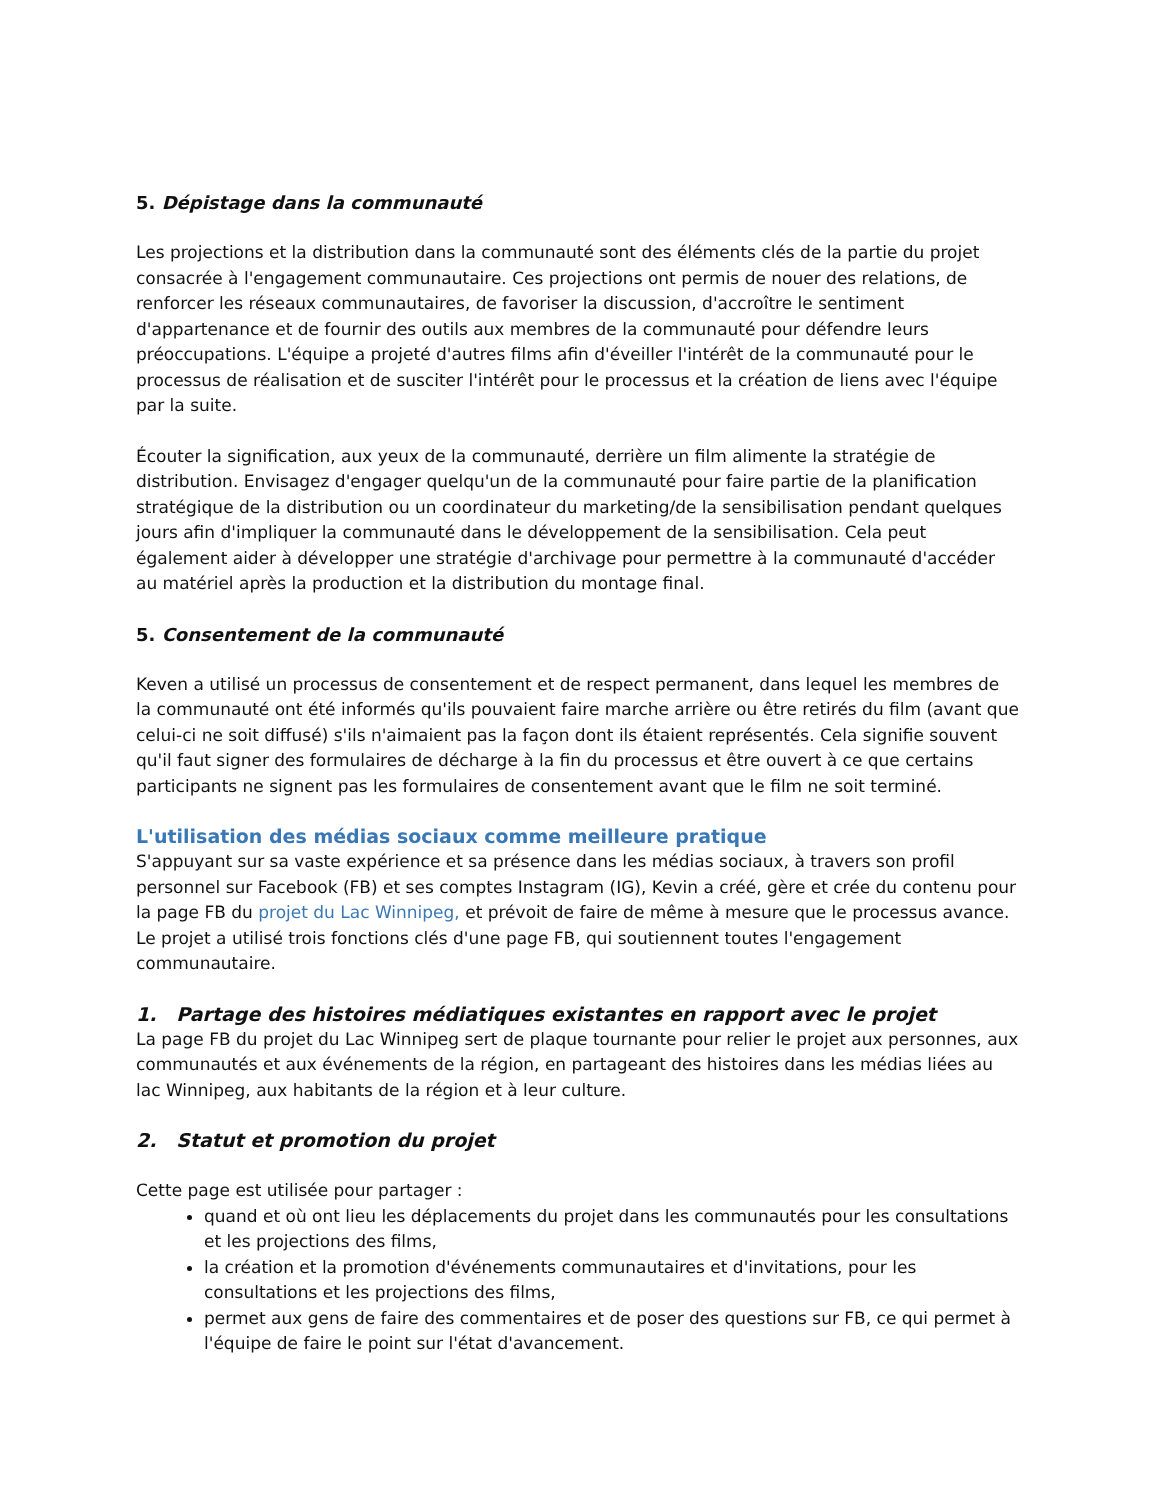5. Dépistage dans la communauté
Les projections et la distribution dans la communauté sont des éléments clés de la partie du projet consacrée à l'engagement communautaire. Ces projections ont permis de nouer des relations, de renforcer les réseaux communautaires, de favoriser la discussion, d'accroître le sentiment d'appartenance et de fournir des outils aux membres de la communauté pour défendre leurs préoccupations. L'équipe a projeté d'autres films afin d'éveiller l'intérêt de la communauté pour le processus de réalisation et de susciter l'intérêt pour le processus et la création de liens avec l'équipe par la suite.
Écouter la signification, aux yeux de la communauté, derrière un film alimente la stratégie de distribution. Envisagez d'engager quelqu'un de la communauté pour faire partie de la planification stratégique de la distribution ou un coordinateur du marketing/de la sensibilisation pendant quelques jours afin d'impliquer la communauté dans le développement de la sensibilisation. Cela peut également aider à développer une stratégie d'archivage pour permettre à la communauté d'accéder au matériel après la production et la distribution du montage final.
5. Consentement de la communauté
Keven a utilisé un processus de consentement et de respect permanent, dans lequel les membres de la communauté ont été informés qu'ils pouvaient faire marche arrière ou être retirés du film (avant que celui-ci ne soit diffusé) s'ils n'aimaient pas la façon dont ils étaient représentés. Cela signifie souvent qu'il faut signer des formulaires de décharge à la fin du processus et être ouvert à ce que certains participants ne signent pas les formulaires de consentement avant que le film ne soit terminé.
L'utilisation des médias sociaux comme meilleure pratique
S'appuyant sur sa vaste expérience et sa présence dans les médias sociaux, à travers son profil personnel sur Facebook (FB) et ses comptes Instagram (IG), Kevin a créé, gère et crée du contenu pour la page FB du projet du Lac Winnipeg, et prévoit de faire de même à mesure que le processus avance. Le projet a utilisé trois fonctions clés d'une page FB, qui soutiennent toutes l'engagement communautaire.
1. Partage des histoires médiatiques existantes en rapport avec le projet
La page FB du projet du Lac Winnipeg sert de plaque tournante pour relier le projet aux personnes, aux communautés et aux événements de la région, en partageant des histoires dans les médias liées au lac Winnipeg, aux habitants de la région et à leur culture.
2. Statut et promotion du projet
Cette page est utilisée pour partager :
quand et où ont lieu les déplacements du projet dans les communautés pour les consultations et les projections des films,
la création et la promotion d'événements communautaires et d'invitations, pour les consultations et les projections des films,
permet aux gens de faire des commentaires et de poser des questions sur FB, ce qui permet à l'équipe de faire le point sur l'état d'avancement.